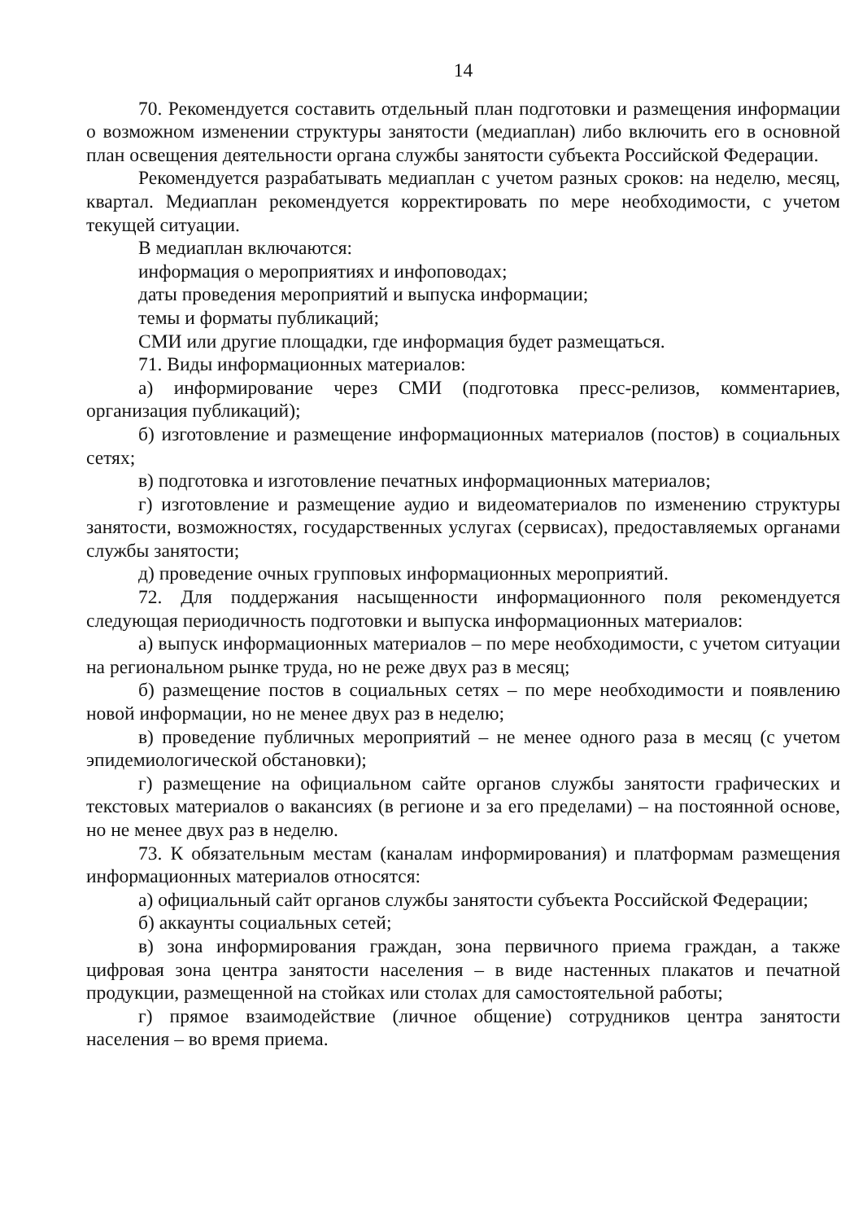14
70. Рекомендуется составить отдельный план подготовки и размещения информации о возможном изменении структуры занятости (медиаплан) либо включить его в основной план освещения деятельности органа службы занятости субъекта Российской Федерации.
Рекомендуется разрабатывать медиаплан с учетом разных сроков: на неделю, месяц, квартал. Медиаплан рекомендуется корректировать по мере необходимости, с учетом текущей ситуации.
В медиаплан включаются:
информация о мероприятиях и инфоповодах;
даты проведения мероприятий и выпуска информации;
темы и форматы публикаций;
СМИ или другие площадки, где информация будет размещаться.
71. Виды информационных материалов:
а) информирование через СМИ (подготовка пресс-релизов, комментариев, организация публикаций);
б) изготовление и размещение информационных материалов (постов) в социальных сетях;
в) подготовка и изготовление печатных информационных материалов;
г) изготовление и размещение аудио и видеоматериалов по изменению структуры занятости, возможностях, государственных услугах (сервисах), предоставляемых органами службы занятости;
д) проведение очных групповых информационных мероприятий.
72. Для поддержания насыщенности информационного поля рекомендуется следующая периодичность подготовки и выпуска информационных материалов:
а) выпуск информационных материалов – по мере необходимости, с учетом ситуации на региональном рынке труда, но не реже двух раз в месяц;
б) размещение постов в социальных сетях – по мере необходимости и появлению новой информации, но не менее двух раз в неделю;
в) проведение публичных мероприятий – не менее одного раза в месяц (с учетом эпидемиологической обстановки);
г) размещение на официальном сайте органов службы занятости графических и текстовых материалов о вакансиях (в регионе и за его пределами) – на постоянной основе, но не менее двух раз в неделю.
73. К обязательным местам (каналам информирования) и платформам размещения информационных материалов относятся:
а) официальный сайт органов службы занятости субъекта Российской Федерации;
б) аккаунты социальных сетей;
в) зона информирования граждан, зона первичного приема граждан, а также цифровая зона центра занятости населения – в виде настенных плакатов и печатной продукции, размещенной на стойках или столах для самостоятельной работы;
г) прямое взаимодействие (личное общение) сотрудников центра занятости населения – во время приема.